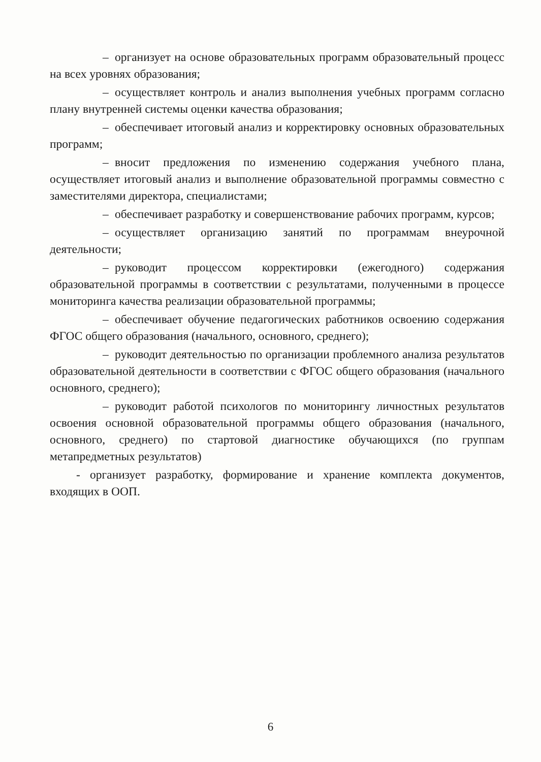– организует на основе образовательных программ образовательный процесс на всех уровнях образования;
– осуществляет контроль и анализ выполнения учебных программ согласно плану внутренней системы оценки качества образования;
– обеспечивает итоговый анализ и корректировку основных образовательных программ;
– вносит предложения по изменению содержания учебного плана, осуществляет итоговый анализ и выполнение образовательной программы совместно с заместителями директора, специалистами;
– обеспечивает разработку и совершенствование рабочих программ, курсов;
– осуществляет организацию занятий по программам внеурочной деятельности;
– руководит процессом корректировки (ежегодного) содержания образовательной программы в соответствии с результатами, полученными в процессе мониторинга качества реализации образовательной программы;
– обеспечивает обучение педагогических работников освоению содержания ФГОС общего образования (начального, основного, среднего);
– руководит деятельностью по организации проблемного анализа результатов образовательной деятельности в соответствии с ФГОС общего образования (начального основного, среднего);
– руководит работой психологов по мониторингу личностных результатов освоения основной образовательной программы общего образования (начального, основного, среднего) по стартовой диагностике обучающихся (по группам метапредметных результатов)
- организует разработку, формирование и хранение комплекта документов, входящих в ООП.
6